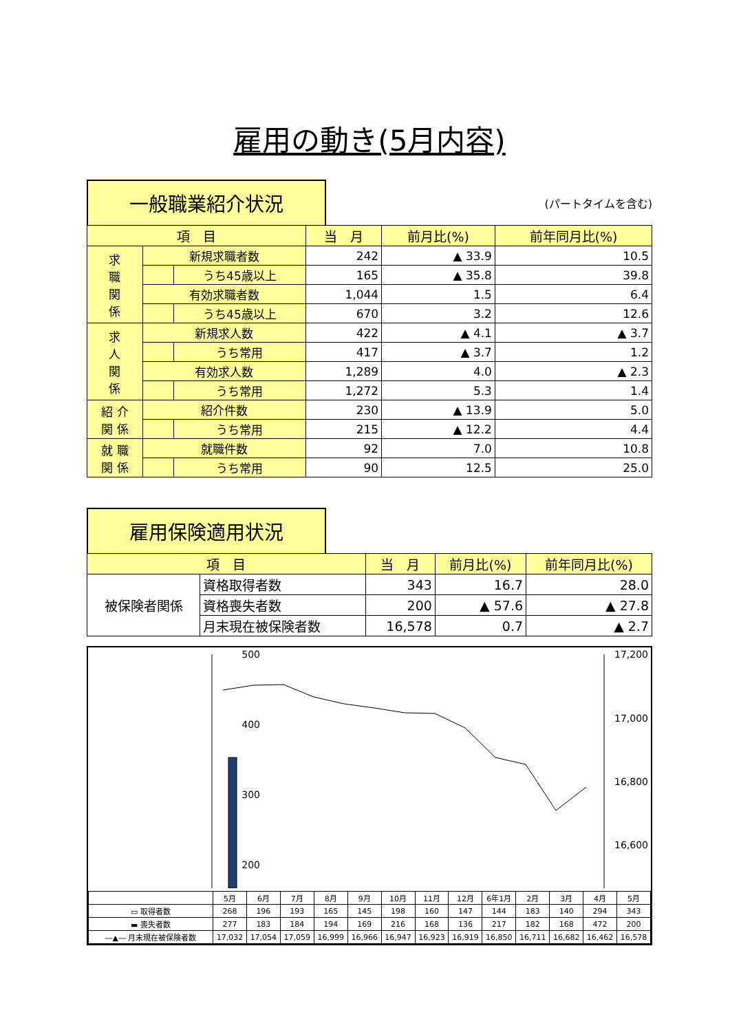雇用の動き(5月内容)
一般職業紹介状況
(パートタイムを含む)
| 項 目 | | | 当 月 | 前月比(%) | 前年同月比(%) |
| --- | --- | --- | --- | --- | --- |
| 求 職 関 係 | 新規求職者数 | | 242 | ▲ 33.9 | 10.5 |
| | | うち45歳以上 | 165 | ▲ 35.8 | 39.8 |
| | 有効求職者数 | | 1,044 | 1.5 | 6.4 |
| | | うち45歳以上 | 670 | 3.2 | 12.6 |
| 求 人 関 係 | 新規求人数 | | 422 | ▲ 4.1 | ▲ 3.7 |
| | | うち常用 | 417 | ▲ 3.7 | 1.2 |
| | 有効求人数 | | 1,289 | 4.0 | ▲ 2.3 |
| | | うち常用 | 1,272 | 5.3 | 1.4 |
| 紹 介 関 係 | 紹介件数 | | 230 | ▲ 13.9 | 5.0 |
| | | うち常用 | 215 | ▲ 12.2 | 4.4 |
| 就 職 関 係 | 就職件数 | | 92 | 7.0 | 10.8 |
| | | うち常用 | 90 | 12.5 | 25.0 |
雇用保険適用状況
| 項 目 | | 当 月 | 前月比(%) | 前年同月比(%) |
| --- | --- | --- | --- | --- |
| 被保険者関係 | 資格取得者数 | 343 | 16.7 | 28.0 |
| | 資格喪失者数 | 200 | ▲ 57.6 | ▲ 27.8 |
| | 月末現在被保険者数 | 16,578 | 0.7 | ▲ 2.7 |
500
400
300
200
17,200
17,000
16,800
16,600
| | 5月 | 6月 | 7月 | 8月 | 9月 | 10月 | 11月 | 12月 | 6年1月 | 2月 | 3月 | 4月 | 5月 |
| ▭ 取得者数 | 268 | 196 | 193 | 165 | 145 | 198 | 160 | 147 | 144 | 183 | 140 | 294 | 343 |
| ▬ 喪失者数 | 277 | 183 | 184 | 194 | 169 | 216 | 168 | 136 | 217 | 182 | 168 | 472 | 200 |
| ―▲― 月末現在被保険者数 | 17,032 | 17,054 | 17,059 | 16,999 | 16,966 | 16,947 | 16,923 | 16,919 | 16,850 | 16,711 | 16,682 | 16,462 | 16,578 |